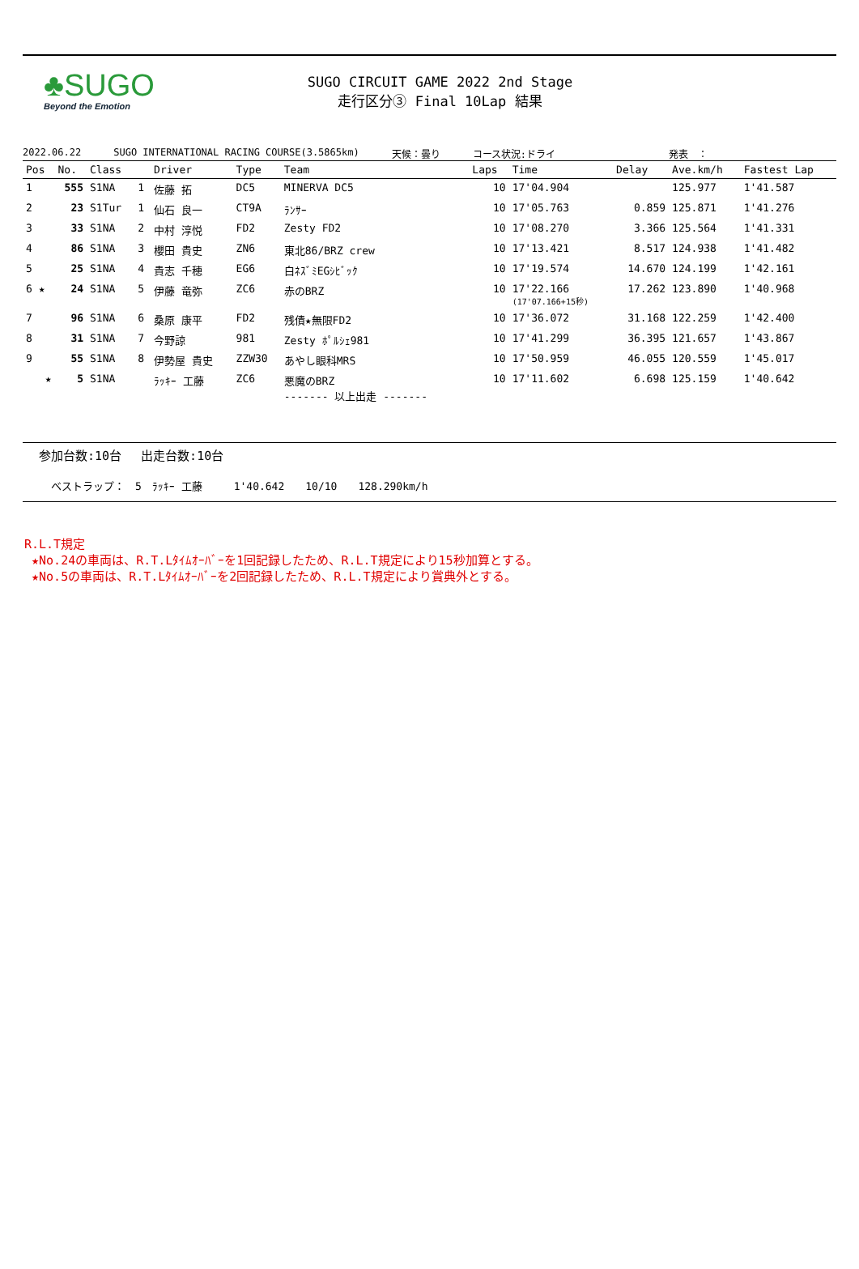♣SUGO
Beyond the Emotion
SUGO CIRCUIT GAME 2022 2nd Stage
走行区分③ Final 10Lap 結果
2022.06.22 SUGO INTERNATIONAL RACING COURSE(3.5865km) 天候：曇り コース状況:ドライ 発表　：
| Pos | No. | Class | | Driver | Type | Team | Laps | Time | Delay | Ave.km/h | Fastest Lap |
| --- | --- | --- | --- | --- | --- | --- | --- | --- | --- | --- | --- |
| 1 | 555 | S1NA | 1 | 佐藤 拓 | DC5 | MINERVA DC5 | 10 | 17'04.904 | | 125.977 | 1'41.587 |
| 2 | 23 | S1Tur | 1 | 仙石 良一 | CT9A | ﾗﾝｻｰ | 10 | 17'05.763 | 0.859 | 125.871 | 1'41.276 |
| 3 | 33 | S1NA | 2 | 中村 淳悦 | FD2 | Zesty FD2 | 10 | 17'08.270 | 3.366 | 125.564 | 1'41.331 |
| 4 | 86 | S1NA | 3 | 櫻田 貴史 | ZN6 | 東北86/BRZ crew | 10 | 17'13.421 | 8.517 | 124.938 | 1'41.482 |
| 5 | 25 | S1NA | 4 | 貴志 千穂 | EG6 | 白ﾈｽﾞﾐEGｼﾋﾞｯｸ | 10 | 17'19.574 | 14.670 | 124.199 | 1'42.161 |
| 6 ★ | 24 | S1NA | 5 | 伊藤 竜弥 | ZC6 | 赤のBRZ | 10 | 17'22.166 (17'07.166+15秒) | 17.262 | 123.890 | 1'40.968 |
| 7 | 96 | S1NA | 6 | 桑原 康平 | FD2 | 残債★無限FD2 | 10 | 17'36.072 | 31.168 | 122.259 | 1'42.400 |
| 8 | 31 | S1NA | 7 | 今野諒 | 981 | Zesty ﾎﾟﾙｼｪ981 | 10 | 17'41.299 | 36.395 | 121.657 | 1'43.867 |
| 9 | 55 | S1NA | 8 | 伊勢屋 貴史 | ZZW30 | あやし眼科MRS | 10 | 17'50.959 | 46.055 | 120.559 | 1'45.017 |
| ★ | 5 | S1NA | | ﾗｯｷｰ 工藤 | ZC6 | 悪魔のBRZ ------- 以上出走 ------- | 10 | 17'11.602 | 6.698 | 125.159 | 1'40.642 |
参加台数:10台　 出走台数:10台
ベストラップ：　5　ﾗｯｷｰ 工藤　　　1'40.642　　10/10　　128.290km/h
R.L.T規定
★No.24の車両は、R.T.Lﾀｲﾑｵｰﾊﾞｰを1回記録したため、R.L.T規定により15秒加算とする。
★No.5の車両は、R.T.Lﾀｲﾑｵｰﾊﾞｰを2回記録したため、R.L.T規定により賞典外とする。